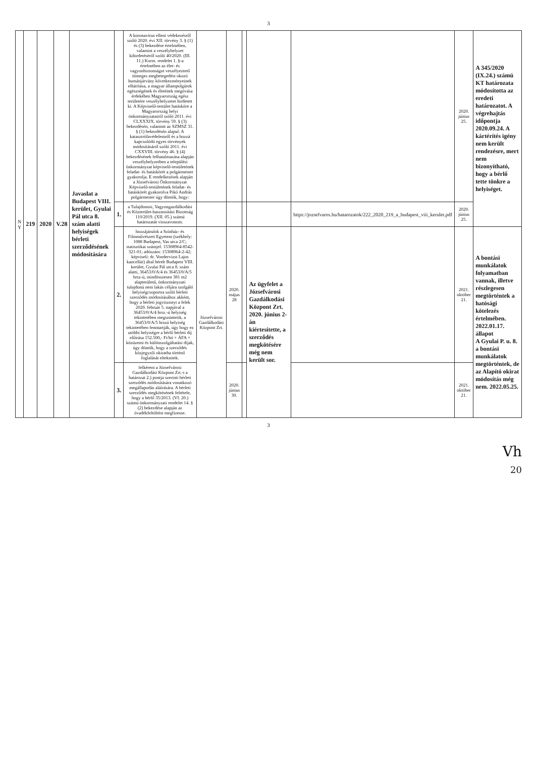3
| N Y | 219 | 2020 | V.28 | Javaslat a Budapest VIII. kerület, Gyulai Pál utca 8. szám alatti helyiségek bérleti szerződésének módosítására | | A koronavírus elleni védekezésről szóló 2020. évi XII. törvény 3. § (1) és (3) bekezdése értelmében, valamint a veszélyhelyzet kihirdetéséről szóló 40/2020. (III. 11.) Korm. rendelet 1. §-a értelmében az élet- és vagyonbiztonságot veszélyeztető tömeges megbetegedést okozó humánjárvány következményeinek elhárítása, a magyar állampolgárok egészségének és életének megóvása érdekében Magyarország egész területére veszélyhelyzetet hirdetett ki. A Képviselő-testület hatásköre a Magyarország helyi önkormányzatairól szóló 2011. évi CLXXXIX. törvény 59. § (3) bekezdésén, valamint az SZMSZ 31. § (1) bekezdésén alapul. A katasztrófavédelemről és a hozzá kapcsolódó egyes törvények módosításáról szóló 2011. évi CXXVIII. törvény 46. § (4) bekezdésének felhatalmazása alapján veszélyhelyzetben a települési önkormányzat képviselő-testületének feladat- és hatáskörét a polgármester gyakorolja. E rendelkezések alapján a Józsefvárosi Önkormányzat Képviselő-testületének feladat- és hatáskörét gyakorolva Pikó András polgármester úgy döntök, hogy: | | | | | | 2020. június 25. | A 345/2020 (IX.24.) számú KT határozata módosította az eredeti határozatot. A végrehajtás időpontja 2020.09.24. A kártérítés igény nem került rendezésre, mert nem bizonyítható, hogy a bérlő tette tönkre a helyiséget. |
| | | | | | 1. | a Tulajdonosi, Vagyongazdálkodási és Közterület-hasznosítási Bizottság 110/2019. (XII. 05.) számú határozatát visszavonom. | | | | | https://jozsefvaros.hu/hatarozatok/222_2020_219_a_budapest_viii_kerulet.pdf | 2020. június 25. | |
| | | | | | 2. | hozzájárulok a Színház- és Filmművészeti Egyetem (székhely: 1088 Budapest, Vas utca 2/C; statisztikai számjel: 15308964-8542-321-01; adószám: 15308964-2-42; képviseli: dr. Vondervizst Lajos kancellár) által bérelt Budapest VIII. kerület, Gyulai Pál utca 8. szám alatti, 36453/0/A/4 és 36453/0/A/5 hrsz-ú, mindösszesen 381 m2 alapterületű, önkormányzati tulajdonú nem lakás céljára szolgáló helyiségcsoportra szóló bérleti szerződés módosításához akként, hogy a bérleti jogviszonyt a felek 2020. február 5. napjával a 36453/0/A/4 hrsz.-ú helyiség tekintetében megszüntetik, a 36453/0/A/5 hrszú helyiség tekintetében fenntartják, úgy hogy ez utóbbi helyiségre a bérlő bérleti díj előírása 152.500,- Ft/hó + ÁFA + közüzemi és különszolgáltatási díjak, úgy döntök, hogy a szerződés közjegyzői okiratba történő foglalását elteknitek. | Józsefvárosi Gazdálkodási Központ Zrt. | 2020. május 28 | | Az ügyfelet a Józsefvárosi Gazdálkodási Központ Zrt. 2020. június 2-án kiértesítette, a szerződés megkötésére még nem került sor. | | 2021. október 21. | A bontási munkálatok folyamatban vannak, illetve részlegesen megtörténtek a hatósági kötelezés értelmében. 2022.01.17. állapot A Gyulai P. u. 8. a bontási munkálatok megtörténtek, de az Alapító okirat módosítás még nem. 2022.05.25. |
| | | | | | 3. | felkérem a Józsefvárosi Gazdálkodási Központ Zrt.-t a határozat 2.) pontja szerinti bérleti szerződés módosítására vonatkozó megállapodás aláírására. A bérleti szerződés megkötésének feltétele, hogy a bérlő 35/2013. (VI. 20.) számú önkormányzati rendelet 14. § (2) bekezdése alapján az óvadékfeltöltést megfizesse. | | 2020. június 30. | | | | 2021. október 21. | |
3
Vh
20